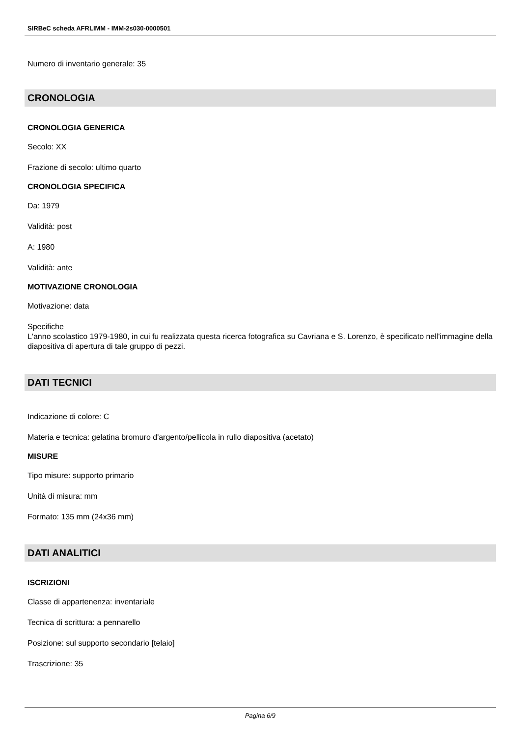SIRBeC scheda AFRLIMM - IMM-2s030-0000501
Numero di inventario generale: 35
CRONOLOGIA
CRONOLOGIA GENERICA
Secolo: XX
Frazione di secolo: ultimo quarto
CRONOLOGIA SPECIFICA
Da: 1979
Validità: post
A: 1980
Validità: ante
MOTIVAZIONE CRONOLOGIA
Motivazione: data
Specifiche
L'anno scolastico 1979-1980, in cui fu realizzata questa ricerca fotografica su Cavriana e S. Lorenzo, è specificato nell'immagine della diapositiva di apertura di tale gruppo di pezzi.
DATI TECNICI
Indicazione di colore: C
Materia e tecnica: gelatina bromuro d'argento/pellicola in rullo diapositiva (acetato)
MISURE
Tipo misure: supporto primario
Unità di misura: mm
Formato: 135 mm (24x36 mm)
DATI ANALITICI
ISCRIZIONI
Classe di appartenenza: inventariale
Tecnica di scrittura: a pennarello
Posizione: sul supporto secondario [telaio]
Trascrizione: 35
Pagina 6/9